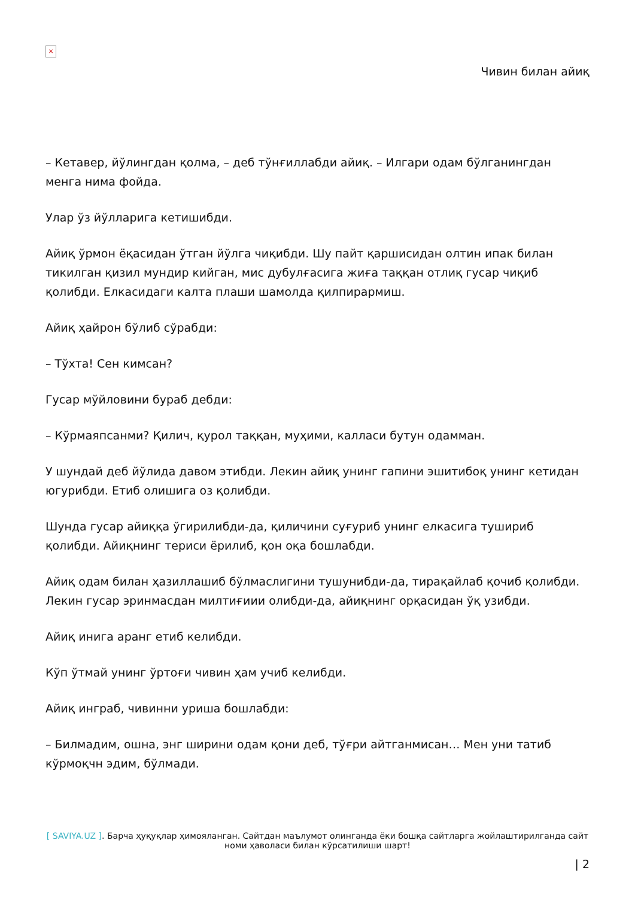×
Чивин билан айиқ
– Кетавер, йўлингдан қолма, – деб тўнғиллабди айиқ. – Илгари одам бўлганингдан менга нима фойда.
Улар ўз йўлларига кетишибди.
Айиқ ўрмон ёқасидан ўтган йўлга чиқибди. Шу пайт қаршисидан олтин ипак билан тикилган қизил мундир кийган, мис дубулғасига жиға таққан отлиқ гусар чиқиб қолибди. Елкасидаги калта плаши шамолда қилпирармиш.
Айиқ ҳайрон бўлиб сўрабди:
– Тўхта! Сен кимсан?
Гусар мўйловини бураб дебди:
– Кўрмаяпсанми? Қилич, қурол таққан, муҳими, калласи бутун одамман.
У шундай деб йўлида давом этибди. Лекин айиқ унинг гапини эшитибоқ унинг кетидан югурибди. Етиб олишига оз қолибди.
Шунда гусар айиққа ўгирилибди-да, қиличини суғуриб унинг елкасига тушириб қолибди. Айиқнинг териси ёрилиб, қон оқа бошлабди.
Айиқ одам билан ҳазиллашиб бўлмаслигини тушунибди-да, тирақайлаб қочиб қолибди. Лекин гусар эринмасдан милтиғиии олибди-да, айиқнинг орқасидан ўқ узибди.
Айиқ инига аранг етиб келибди.
Кўп ўтмай унинг ўртоғи чивин ҳам учиб келибди.
Айиқ инграб, чивинни уриша бошлабди:
– Билмадим, ошна, энг ширини одам қони деб, тўғри айтганмисан… Мен уни татиб кўрмоқчн эдим, бўлмади.
[ SAVIYA.UZ ]. Барча ҳуқуқлар ҳимояланган. Сайтдан маълумот олинганда ёки бошқа сайтларга жойлаштирилганда сайт номи ҳаволаси билан кўрсатилиши шарт!
| 2